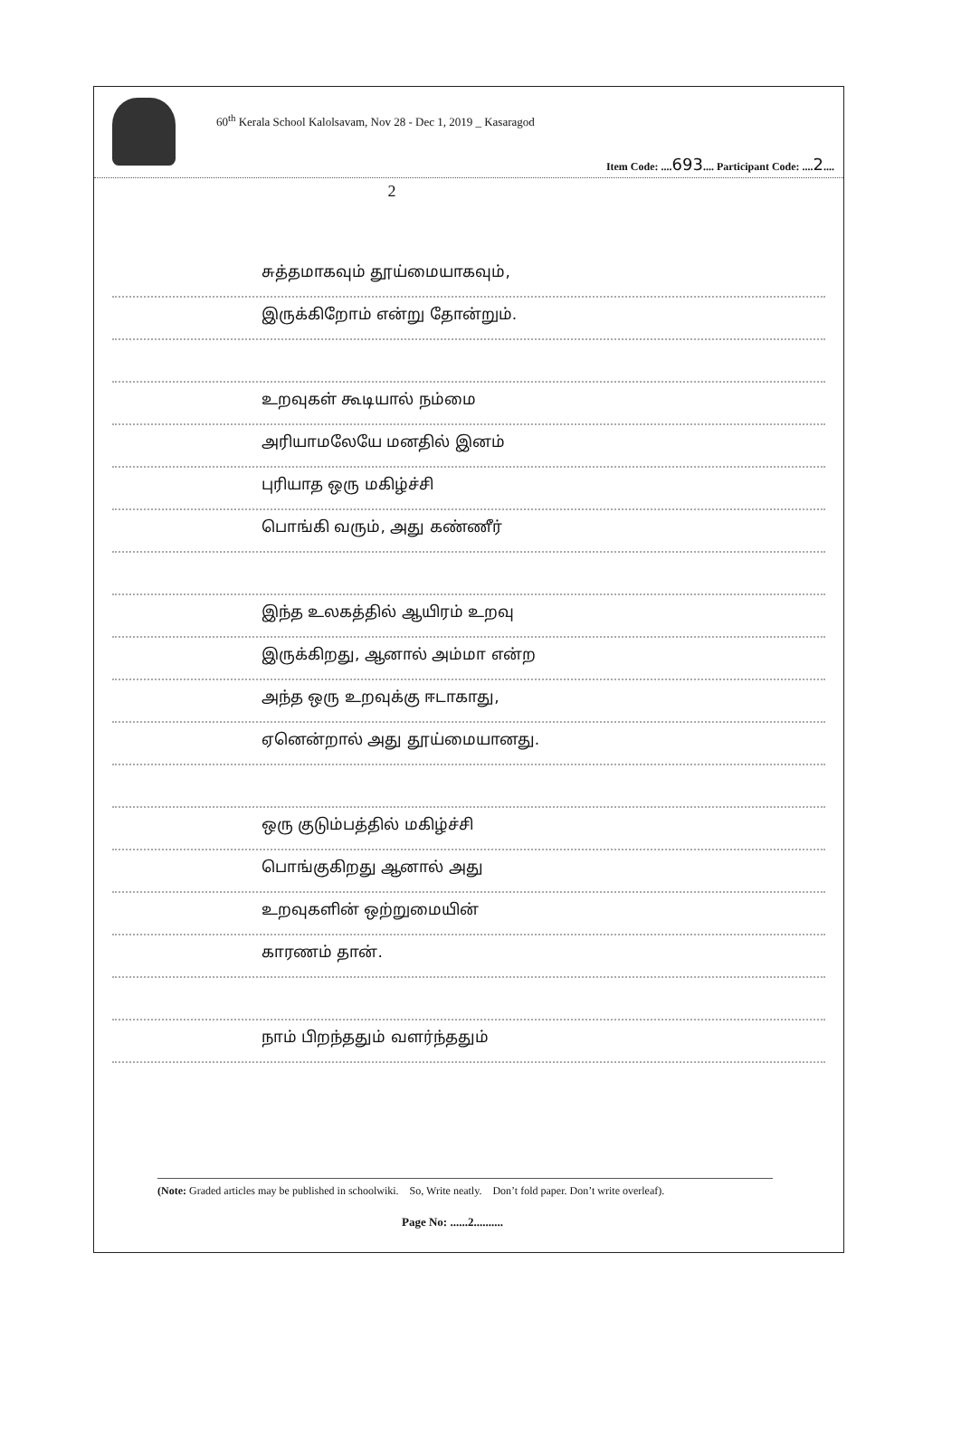60<sup>th</sup> Kerala School Kalolsavam, Nov 28 - Dec 1, 2019 _ Kasaragod
Item Code: ....693.... Participant Code: ....2....
2
சுத்தமாகவும் தூய்மையாகவும்,
இருக்கிறோம் என்று தோன்றும்.
உறவுகள் கூடியால் நம்மை
அரியாமலேயே மனதில் இனம்
புரியாத ஒரு மகிழ்ச்சி
பொங்கி வரும், அது கண்ணீர்
இந்த உலகத்தில் ஆயிரம் உறவு
இருக்கிறது, ஆனால் அம்மா என்ற
அந்த ஒரு உறவுக்கு ஈடாகாது,
ஏனென்றால் அது தூய்மையானது.
ஒரு குடும்பத்தில் மகிழ்ச்சி
பொங்குகிறது ஆனால் அது
உறவுகளின் ஒற்றுமையின்
காரணம் தான்.
நாம் பிறந்ததும் வளர்ந்ததும்
(Note: Graded articles may be published in schoolwiki. So, Write neatly. Don’t fold paper. Don’t write overleaf).
Page No: ......2..........